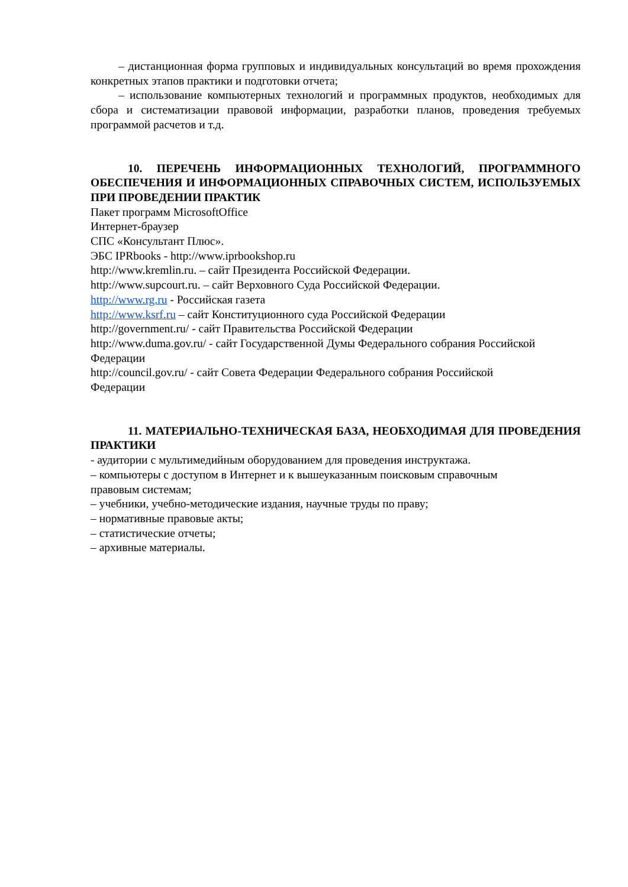– дистанционная форма групповых и индивидуальных консультаций во время прохождения конкретных этапов практики и подготовки отчета;
– использование компьютерных технологий и программных продуктов, необходимых для сбора и систематизации правовой информации, разработки планов, проведения требуемых программой расчетов и т.д.
10. ПЕРЕЧЕНЬ ИНФОРМАЦИОННЫХ ТЕХНОЛОГИЙ, ПРОГРАММНОГО ОБЕСПЕЧЕНИЯ И ИНФОРМАЦИОННЫХ СПРАВОЧНЫХ СИСТЕМ, ИСПОЛЬЗУЕМЫХ ПРИ ПРОВЕДЕНИИ ПРАКТИК
Пакет программ MicrosoftOffice
Интернет-браузер
СПС «Консультант Плюс».
ЭБС IPRbooks - http://www.iprbookshop.ru
http://www.kremlin.ru. – сайт Президента Российской Федерации.
http://www.supcourt.ru. – сайт Верховного Суда Российской Федерации.
http://www.rg.ru - Российская газета
http://www.ksrf.ru – сайт Конституционного суда Российской Федерации
http://government.ru/ - сайт Правительства Российской Федерации
http://www.duma.gov.ru/ - сайт Государственной Думы Федерального собрания Российской Федерации
http://council.gov.ru/ - сайт Совета Федерации Федерального собрания Российской
Федерации
11. МАТЕРИАЛЬНО-ТЕХНИЧЕСКАЯ БАЗА, НЕОБХОДИМАЯ ДЛЯ ПРОВЕДЕНИЯ ПРАКТИКИ
- аудитории с мультимедийным оборудованием для проведения инструктажа.
– компьютеры с доступом в Интернет и к вышеуказанным поисковым справочным
правовым системам;
– учебники, учебно-методические издания, научные труды по праву;
– нормативные правовые акты;
– статистические отчеты;
– архивные материалы.